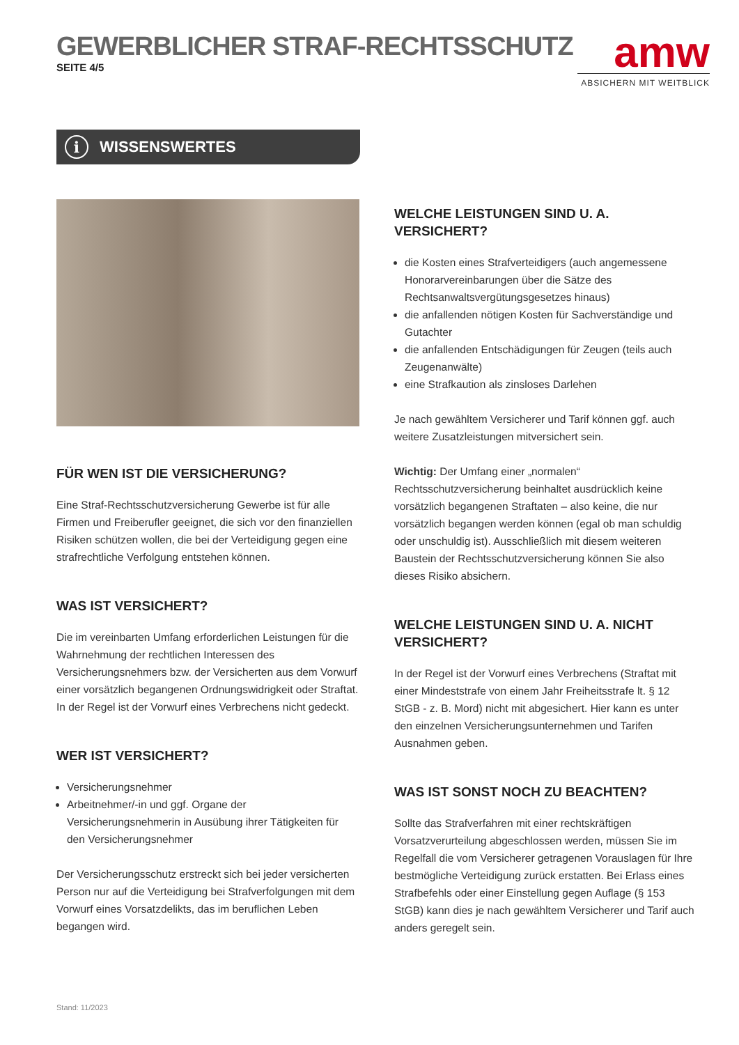GEWERBLICHER STRAF-RECHTSSCHUTZ
SEITE 4/5
amw
ABSICHERN MIT WEITBLICK
i WISSENSWERTES
FÜR WEN IST DIE VERSICHERUNG?
Eine Straf-Rechtsschutzversicherung Gewerbe ist für alle Firmen und Freiberufler geeignet, die sich vor den finanziellen Risiken schützen wollen, die bei der Verteidigung gegen eine strafrechtliche Verfolgung entstehen können.
WAS IST VERSICHERT?
Die im vereinbarten Umfang erforderlichen Leistungen für die Wahrnehmung der rechtlichen Interessen des Versicherungsnehmers bzw. der Versicherten aus dem Vorwurf einer vorsätzlich begangenen Ordnungswidrigkeit oder Straftat. In der Regel ist der Vorwurf eines Verbrechens nicht gedeckt.
WER IST VERSICHERT?
Versicherungsnehmer
Arbeitnehmer/-in und ggf. Organe der Versicherungsnehmerin in Ausübung ihrer Tätigkeiten für den Versicherungsnehmer
Der Versicherungsschutz erstreckt sich bei jeder versicherten Person nur auf die Verteidigung bei Strafverfolgungen mit dem Vorwurf eines Vorsatzdelikts, das im beruflichen Leben begangen wird.
WELCHE LEISTUNGEN SIND U. A. VERSICHERT?
die Kosten eines Strafverteidigers (auch angemessene Honorarvereinbarungen über die Sätze des Rechtsanwaltsvergütungsgesetzes hinaus)
die anfallenden nötigen Kosten für Sachverständige und Gutachter
die anfallenden Entschädigungen für Zeugen (teils auch Zeugenanwälte)
eine Strafkaution als zinsloses Darlehen
Je nach gewähltem Versicherer und Tarif können ggf. auch weitere Zusatzleistungen mitversichert sein.
Wichtig: Der Umfang einer „normalen“ Rechtsschutzversicherung beinhaltet ausdrücklich keine vorsätzlich begangenen Straftaten – also keine, die nur vorsätzlich begangen werden können (egal ob man schuldig oder unschuldig ist). Ausschließlich mit diesem weiteren Baustein der Rechtsschutzversicherung können Sie also dieses Risiko absichern.
WELCHE LEISTUNGEN SIND U. A. NICHT VERSICHERT?
In der Regel ist der Vorwurf eines Verbrechens (Straftat mit einer Mindeststrafe von einem Jahr Freiheitsstrafe lt. § 12 StGB - z. B. Mord) nicht mit abgesichert. Hier kann es unter den einzelnen Versicherungsunternehmen und Tarifen Ausnahmen geben.
WAS IST SONST NOCH ZU BEACHTEN?
Sollte das Strafverfahren mit einer rechtskräftigen Vorsatzverurteilung abgeschlossen werden, müssen Sie im Regelfall die vom Versicherer getragenen Vorauslagen für Ihre bestmögliche Verteidigung zurück erstatten. Bei Erlass eines Strafbefehls oder einer Einstellung gegen Auflage (§ 153 StGB) kann dies je nach gewähltem Versicherer und Tarif auch anders geregelt sein.
Stand: 11/2023